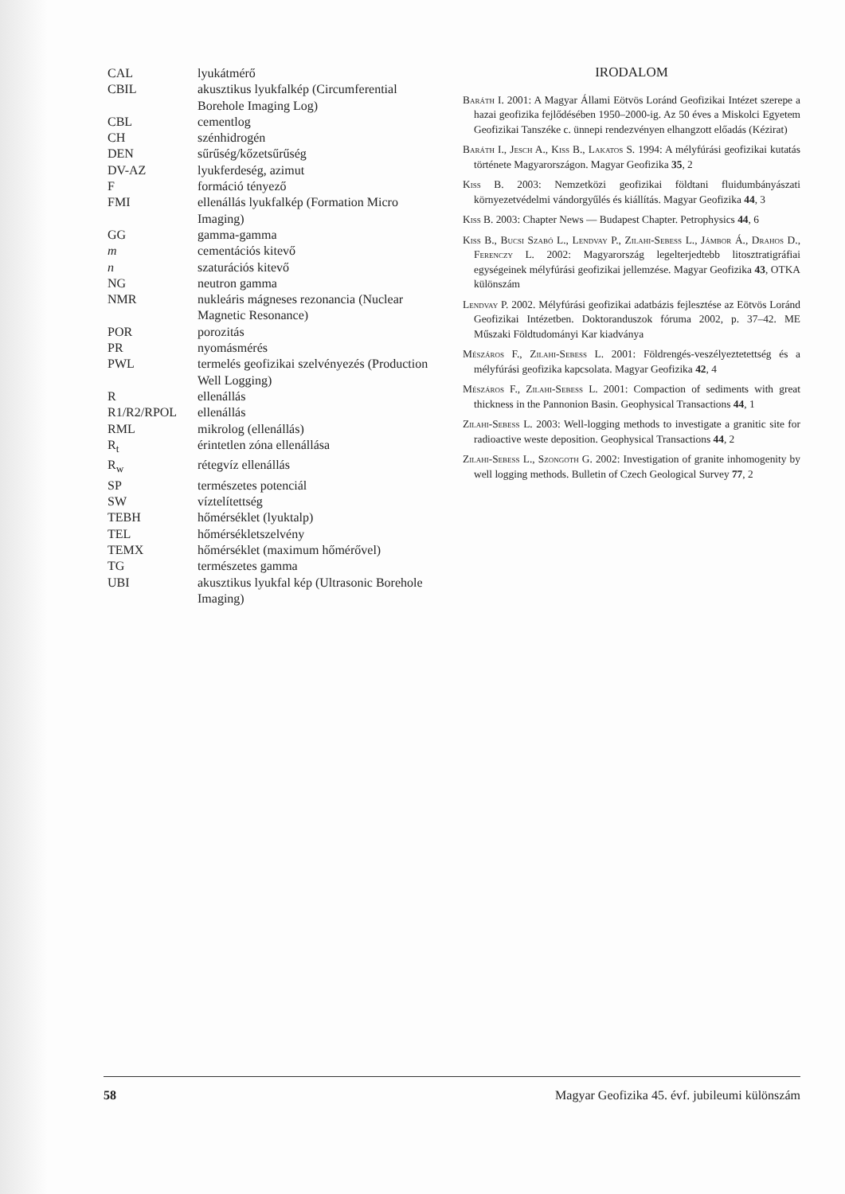| CAL | lyukátmérő |
| CBIL | akusztikus lyukfalkép (Circumferential Borehole Imaging Log) |
| CBL | cementlog |
| CH | szénhidrogén |
| DEN | sűrűség/kőzetsűrűség |
| DV-AZ | lyukferdeség, azimut |
| F | formáció tényező |
| FMI | ellenállás lyukfalkép (Formation Micro Imaging) |
| GG | gamma-gamma |
| m | cementációs kitevő |
| n | szaturációs kitevő |
| NG | neutron gamma |
| NMR | nukleáris mágneses rezonancia (Nuclear Magnetic Resonance) |
| POR | porozitás |
| PR | nyomásmérés |
| PWL | termelés geofizikai szelvényezés (Production Well Logging) |
| R | ellenállás |
| R1/R2/RPOL | ellenállás |
| RML | mikrolog (ellenállás) |
| R<sub>t</sub> | érintetlen zóna ellenállása |
| R<sub>w</sub> | rétegvíz ellenállás |
| SP | természetes potenciál |
| SW | víztelítettség |
| TEBH | hőmérséklet (lyuktalp) |
| TEL | hőmérsékletszelvény |
| TEMX | hőmérséklet (maximum hőmérővel) |
| TG | természetes gamma |
| UBI | akusztikus lyukfal kép (Ultrasonic Borehole Imaging) |
IRODALOM
Baráth I. 2001: A Magyar Állami Eötvös Loránd Geofizikai Intézet szerepe a hazai geofizika fejlődésében 1950–2000-ig. Az 50 éves a Miskolci Egyetem Geofizikai Tanszéke c. ünnepi rendezvényen elhangzott előadás (Kézirat)
Baráth I., Jesch A., Kiss B., Lakatos S. 1994: A mélyfúrási geofizikai kutatás története Magyarországon. Magyar Geofizika 35, 2
Kiss B. 2003: Nemzetközi geofizikai földtani fluidumbányászati környezetvédelmi vándorgyűlés és kiállítás. Magyar Geofizika 44, 3
Kiss B. 2003: Chapter News — Budapest Chapter. Petrophysics 44, 6
Kiss B., Bucsi Szabó L., Lendvay P., Zilahi-Sebess L., Jámbor Á., Drahos D., Ferenczy L. 2002: Magyarország legelterjedtebb litosztratigráfiai egységeinek mélyfúrási geofizikai jellemzése. Magyar Geofizika 43, OTKA különszám
Lendvay P. 2002. Mélyfúrási geofizikai adatbázis fejlesztése az Eötvös Loránd Geofizikai Intézetben. Doktoranduszok fóruma 2002, p. 37–42. ME Műszaki Földtudományi Kar kiadványa
Mészáros F., Zilahi-Sebess L. 2001: Földrengés-veszélyeztetettség és a mélyfúrási geofizika kapcsolata. Magyar Geofizika 42, 4
Mészáros F., Zilahi-Sebess L. 2001: Compaction of sediments with great thickness in the Pannonion Basin. Geophysical Transactions 44, 1
Zilahi-Sebess L. 2003: Well-logging methods to investigate a granitic site for radioactive weste deposition. Geophysical Transactions 44, 2
Zilahi-Sebess L., Szongoth G. 2002: Investigation of granite inhomogenity by well logging methods. Bulletin of Czech Geological Survey 77, 2
58 Magyar Geofizika 45. évf. jubileumi különszám